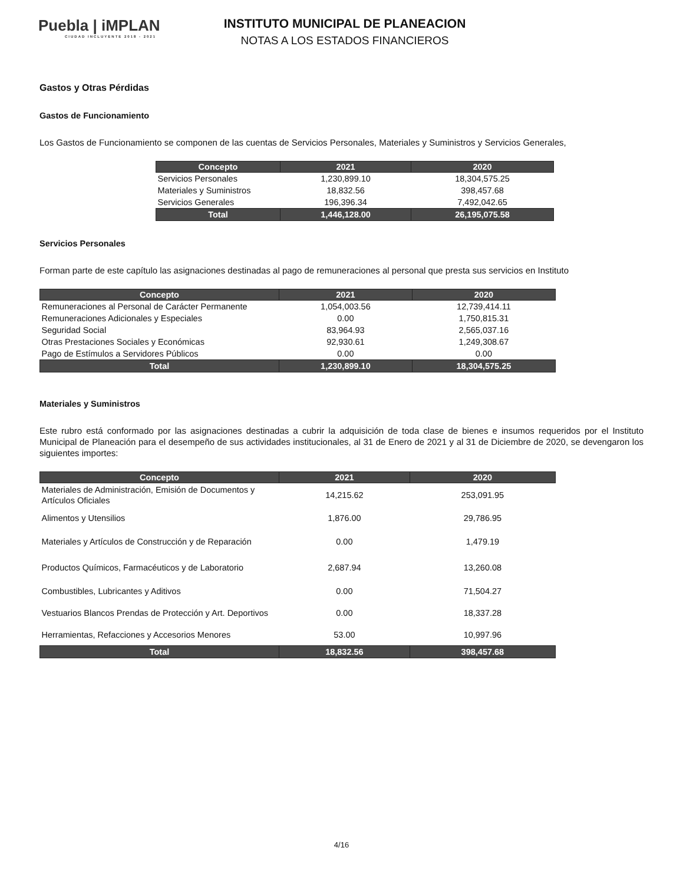Puebla | iMPLAN
CIUDAD INCLUYENTE 2018 - 2021
INSTITUTO MUNICIPAL DE PLANEACION
NOTAS A LOS ESTADOS FINANCIEROS
Gastos y Otras Pérdidas
Gastos de Funcionamiento
Los Gastos de Funcionamiento se componen de las cuentas de Servicios Personales, Materiales y Suministros y Servicios Generales,
| Concepto | 2021 | 2020 |
| --- | --- | --- |
| Servicios Personales | 1,230,899.10 | 18,304,575.25 |
| Materiales y Suministros | 18,832.56 | 398,457.68 |
| Servicios Generales | 196,396.34 | 7,492,042.65 |
| Total | 1,446,128.00 | 26,195,075.58 |
Servicios Personales
Forman parte de este capítulo las asignaciones destinadas al pago de remuneraciones al personal que presta sus servicios en Instituto
| Concepto | 2021 | 2020 |
| --- | --- | --- |
| Remuneraciones al Personal de Carácter Permanente | 1,054,003.56 | 12,739,414.11 |
| Remuneraciones Adicionales y Especiales | 0.00 | 1,750,815.31 |
| Seguridad Social | 83,964.93 | 2,565,037.16 |
| Otras Prestaciones Sociales y Económicas | 92,930.61 | 1,249,308.67 |
| Pago de Estímulos a Servidores Públicos | 0.00 | 0.00 |
| Total | 1,230,899.10 | 18,304,575.25 |
Materiales y Suministros
Este rubro está conformado por las asignaciones destinadas a cubrir la adquisición de toda clase de bienes e insumos requeridos por el Instituto Municipal de Planeación para el desempeño de sus actividades institucionales, al 31 de Enero de 2021 y al 31 de Diciembre de 2020, se devengaron los siguientes importes:
| Concepto | 2021 | 2020 |
| --- | --- | --- |
| Materiales de Administración, Emisión de Documentos y Artículos Oficiales | 14,215.62 | 253,091.95 |
| Alimentos y Utensilios | 1,876.00 | 29,786.95 |
| Materiales y Artículos de Construcción y de Reparación | 0.00 | 1,479.19 |
| Productos Químicos, Farmacéuticos y de Laboratorio | 2,687.94 | 13,260.08 |
| Combustibles, Lubricantes y Aditivos | 0.00 | 71,504.27 |
| Vestuarios Blancos Prendas de Protección y Art. Deportivos | 0.00 | 18,337.28 |
| Herramientas, Refacciones y Accesorios Menores | 53.00 | 10,997.96 |
| Total | 18,832.56 | 398,457.68 |
4/16